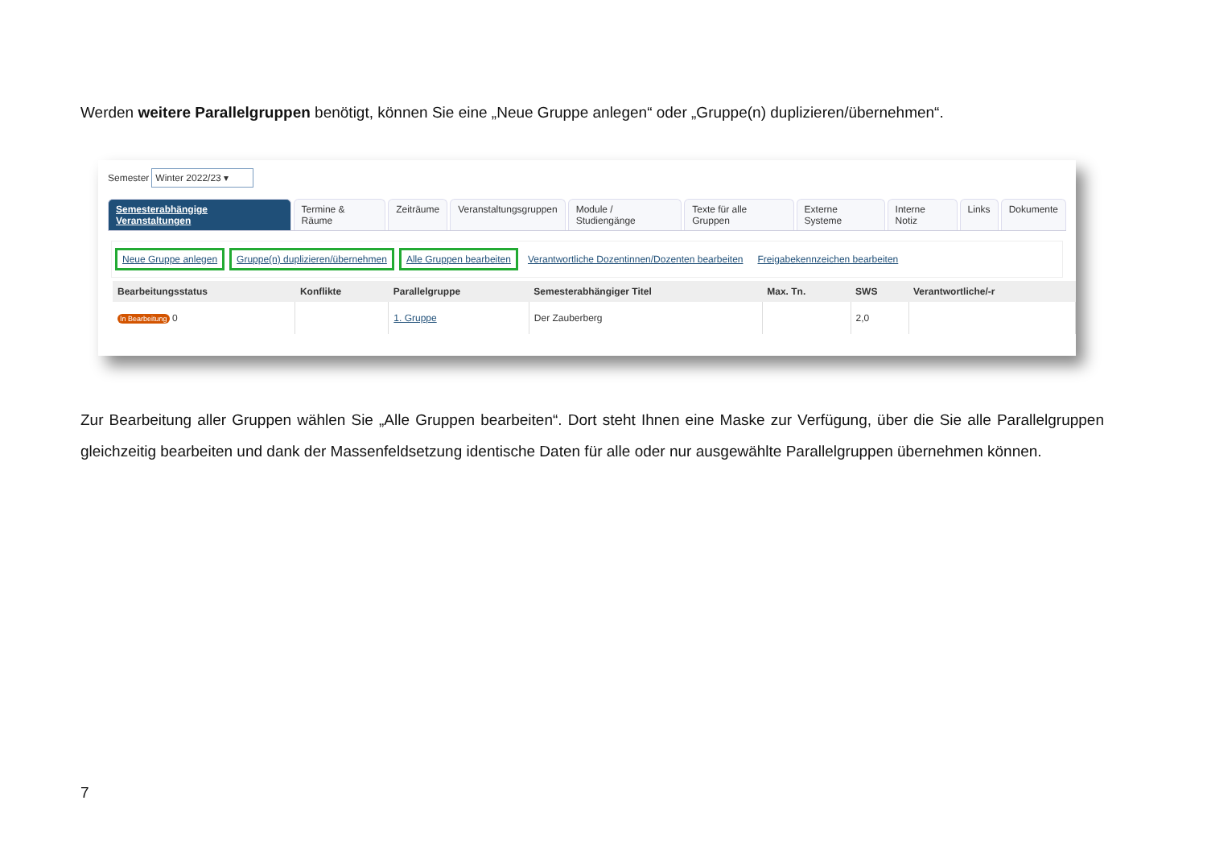Werden weitere Parallelgruppen benötigt, können Sie eine „Neue Gruppe anlegen“ oder „Gruppe(n) duplizieren/übernehmen“.
Semester Winter 2022/23 ▾
Semesterabhängige Veranstaltungen
Termine & Räume Zeiträume Veranstaltungsgruppen Module / Studiengänge Texte für alle Gruppen Externe Systeme Interne Notiz Links Dokumente
Neue Gruppe anlegen Gruppe(n) duplizieren/übernehmen Alle Gruppen bearbeiten Verantwortliche Dozentinnen/Dozenten bearbeiten Freigabekennzeichen bearbeiten
| Bearbeitungsstatus | Konflikte | Parallelgruppe | Semesterabhängiger Titel | Max. Tn. | SWS | Verantwortliche/-r |
| --- | --- | --- | --- | --- | --- | --- |
| In Bearbeitung 0 | | 1. Gruppe | Der Zauberberg | | 2,0 | |
Zur Bearbeitung aller Gruppen wählen Sie „Alle Gruppen bearbeiten“. Dort steht Ihnen eine Maske zur Verfügung, über die Sie alle Parallelgruppen gleichzeitig bearbeiten und dank der Massenfeldsetzung identische Daten für alle oder nur ausgewählte Parallelgruppen übernehmen können.
7